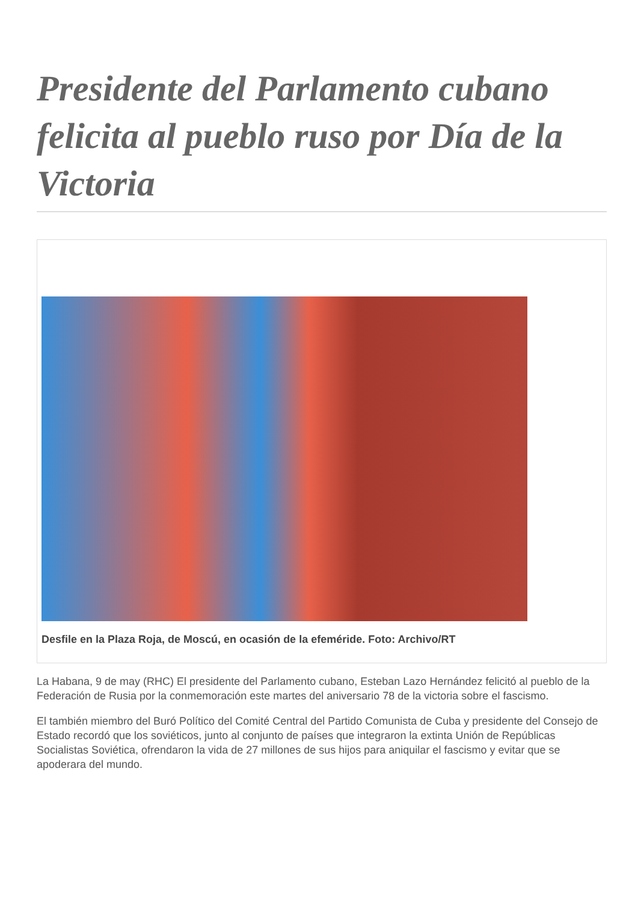Presidente del Parlamento cubano felicita al pueblo ruso por Día de la Victoria
Desfile en la Plaza Roja, de Moscú, en ocasión de la efeméride. Foto: Archivo/RT
La Habana, 9 de may (RHC) El presidente del Parlamento cubano, Esteban Lazo Hernández felicitó al pueblo de la Federación de Rusia por la conmemoración este martes del aniversario 78 de la victoria sobre el fascismo.
El también miembro del Buró Político del Comité Central del Partido Comunista de Cuba y presidente del Consejo de Estado recordó que los soviéticos, junto al conjunto de países que integraron la extinta Unión de Repúblicas Socialistas Soviética, ofrendaron la vida de 27 millones de sus hijos para aniquilar el fascismo y evitar que se apoderara del mundo.